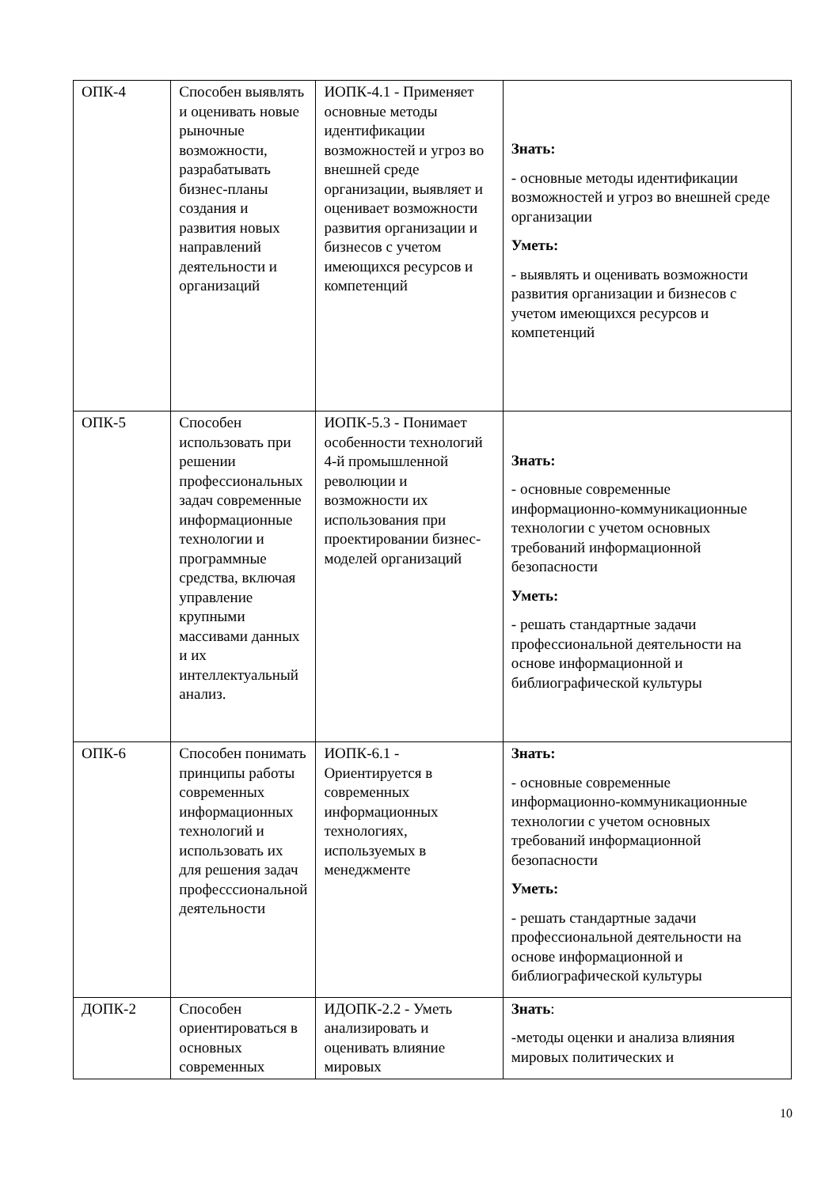| ОПК-4 | Способен выявлять и оценивать новые рыночные возможности, разрабатывать бизнес-планы создания и развития новых направлений деятельности и организаций | ИОПК-4.1 - Применяет основные методы идентификации возможностей и угроз во внешней среде организации, выявляет и оценивает возможности развития организации и бизнесов с учетом имеющихся ресурсов и компетенций | Знать: - основные методы идентификации возможностей и угроз во внешней среде организации Уметь: - выявлять и оценивать возможности развития организации и бизнесов с учетом имеющихся ресурсов и компетенций |
| ОПК-5 | Способен использовать при решении профессиональных задач современные информационные технологии и программные средства, включая управление крупными массивами данных и их интеллектуальный анализ. | ИОПК-5.3 - Понимает особенности технологий 4-й промышленной революции и возможности их использования при проектировании бизнес-моделей организаций | Знать: - основные современные информационно-коммуникационные технологии с учетом основных требований информационной безопасности Уметь: - решать стандартные задачи профессиональной деятельности на основе информационной и библиографической культуры |
| ОПК-6 | Способен понимать принципы работы современных информационных технологий и использовать их для решения задач професссиональной деятельности | ИОПК-6.1 - Ориентируется в современных информационных технологиях, используемых в менеджменте | Знать: - основные современные информационно-коммуникационные технологии с учетом основных требований информационной безопасности Уметь: - решать стандартные задачи профессиональной деятельности на основе информационной и библиографической культуры |
| ДОПК-2 | Способен ориентироваться в основных современных | ИДОПК-2.2 - Уметь анализировать и оценивать влияние мировых | Знать : -методы оценки и анализа влияния мировых политических и |
10